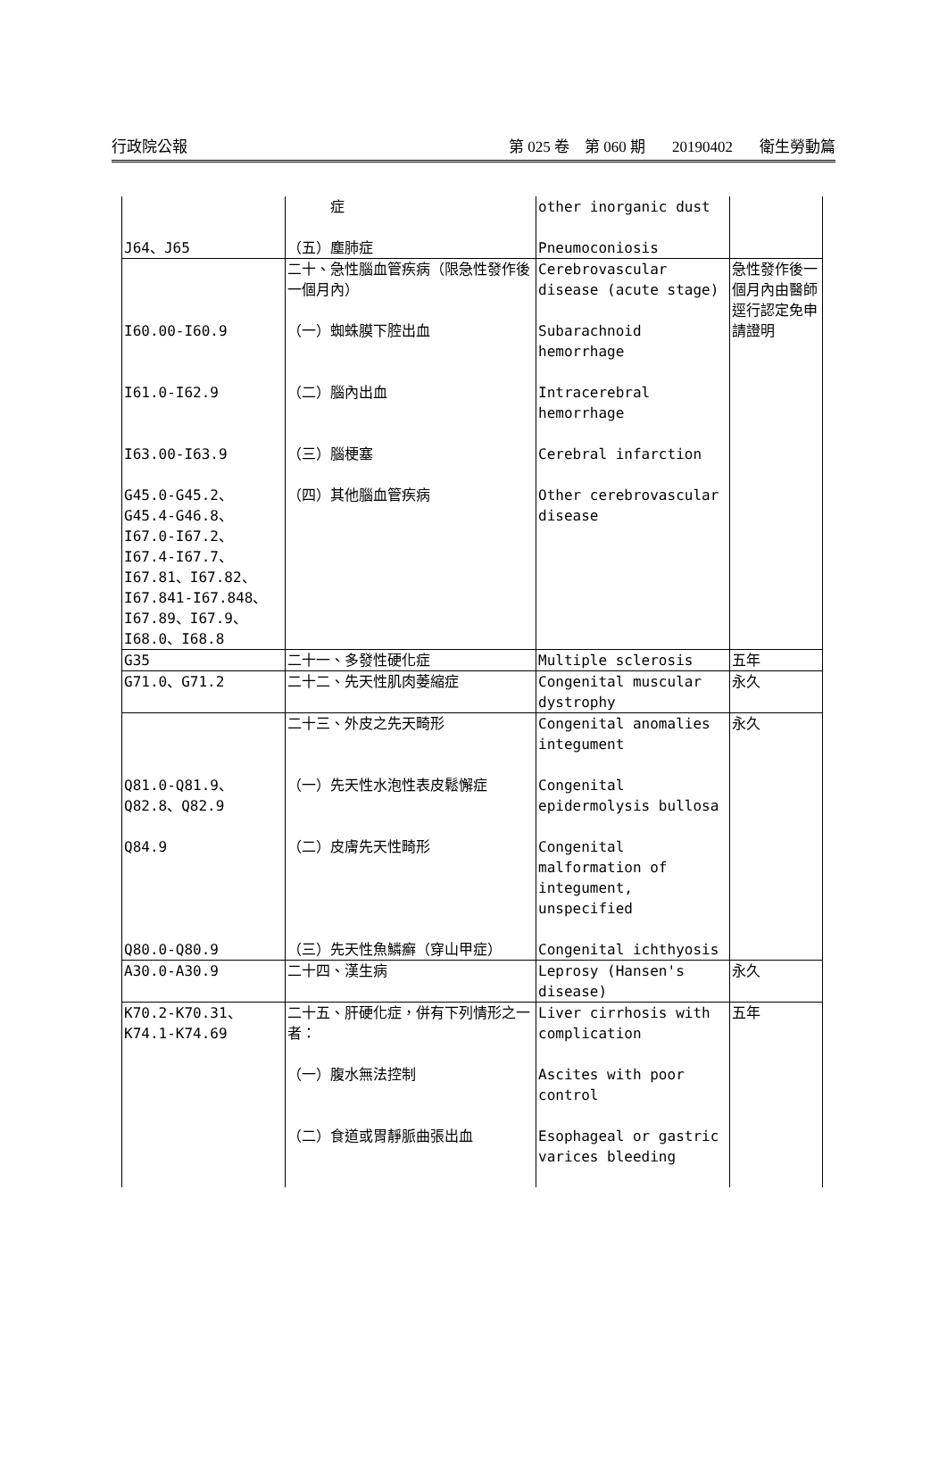行政院公報 第 025 卷　第 060 期 20190402 衛生勞動篇
| | 症 | other inorganic dust | |
| J64、J65 | （五）塵肺症 | Pneumoconiosis | |
| | 二十、急性腦血管疾病（限急性發作後一個月內） | Cerebrovascular disease (acute stage) | 急性發作後一個月內由醫師逕行認定免申請證明 |
| I60.00-I60.9 | （一）蜘蛛膜下腔出血 | Subarachnoid hemorrhage | |
| I61.0-I62.9 | （二）腦內出血 | Intracerebral hemorrhage | |
| I63.00-I63.9 | （三）腦梗塞 | Cerebral infarction | |
| G45.0-G45.2、G45.4-G46.8、I67.0-I67.2、I67.4-I67.7、I67.81、I67.82、I67.841-I67.848、I67.89、I67.9、I68.0、I68.8 | （四）其他腦血管疾病 | Other cerebrovascular disease | |
| G35 | 二十一、多發性硬化症 | Multiple sclerosis | 五年 |
| G71.0、G71.2 | 二十二、先天性肌肉萎縮症 | Congenital muscular dystrophy | 永久 |
| | 二十三、外皮之先天畸形 | Congenital anomalies integument | 永久 |
| Q81.0-Q81.9、Q82.8、Q82.9 | （一）先天性水泡性表皮鬆懈症 | Congenital epidermolysis bullosa | |
| Q84.9 | （二）皮膚先天性畸形 | Congenital malformation of integument, unspecified | |
| Q80.0-Q80.9 | （三）先天性魚鱗癬（穿山甲症） | Congenital ichthyosis | |
| A30.0-A30.9 | 二十四、漢生病 | Leprosy (Hansen's disease) | 永久 |
| K70.2-K70.31、K74.1-K74.69 | 二十五、肝硬化症，併有下列情形之一者： （一）腹水無法控制 （二）食道或胃靜脈曲張出血 | Liver cirrhosis with complication Ascites with poor control Esophageal or gastric varices bleeding | 五年 |